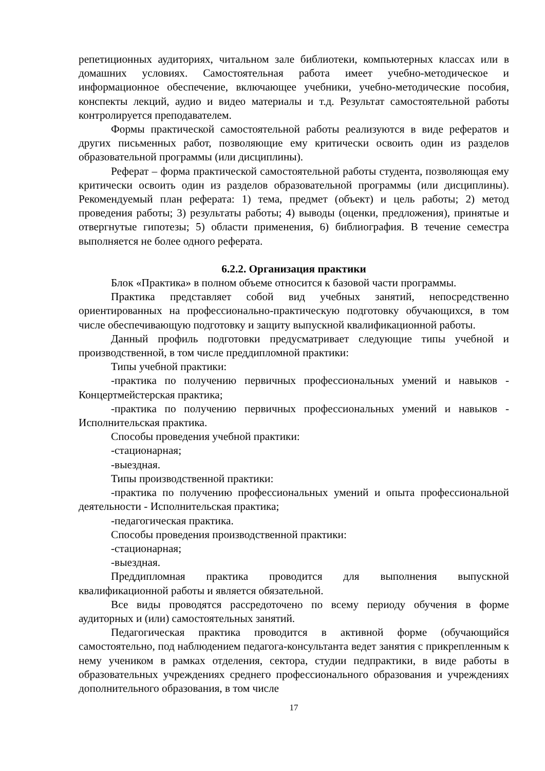репетиционных аудиториях, читальном зале библиотеки, компьютерных классах или в домашних условиях. Самостоятельная работа имеет учебно-методическое и информационное обеспечение, включающее учебники, учебно-методические пособия, конспекты лекций, аудио и видео материалы и т.д. Результат самостоятельной работы контролируется преподавателем.
Формы практической самостоятельной работы реализуются в виде рефератов и других письменных работ, позволяющие ему критически освоить один из разделов образовательной программы (или дисциплины).
Реферат – форма практической самостоятельной работы студента, позволяющая ему критически освоить один из разделов образовательной программы (или дисциплины). Рекомендуемый план реферата: 1) тема, предмет (объект) и цель работы; 2) метод проведения работы; 3) результаты работы; 4) выводы (оценки, предложения), принятые и отвергнутые гипотезы; 5) области применения, 6) библиография. В течение семестра выполняется не более одного реферата.
6.2.2. Организация практики
Блок «Практика» в полном объеме относится к базовой части программы.
Практика представляет собой вид учебных занятий, непосредственно ориентированных на профессионально-практическую подготовку обучающихся, в том числе обеспечивающую подготовку и защиту выпускной квалификационной работы.
Данный профиль подготовки предусматривает следующие типы учебной и производственной, в том числе преддипломной практики:
Типы учебной практики:
-практика по получению первичных профессиональных умений и навыков - Концертмейстерская практика;
-практика по получению первичных профессиональных умений и навыков - Исполнительская практика.
Способы проведения учебной практики:
-стационарная;
-выездная.
Типы производственной практики:
-практика по получению профессиональных умений и опыта профессиональной деятельности - Исполнительская практика;
-педагогическая практика.
Способы проведения производственной практики:
-стационарная;
-выездная.
Преддипломная практика проводится для выполнения выпускной квалификационной работы и является обязательной.
Все виды проводятся рассредоточено по всему периоду обучения в форме аудиторных и (или) самостоятельных занятий.
Педагогическая практика проводится в активной форме (обучающийся самостоятельно, под наблюдением педагога-консультанта ведет занятия с прикрепленным к нему учеником в рамках отделения, сектора, студии педпрактики, в виде работы в образовательных учреждениях среднего профессионального образования и учреждениях дополнительного образования, в том числе
17